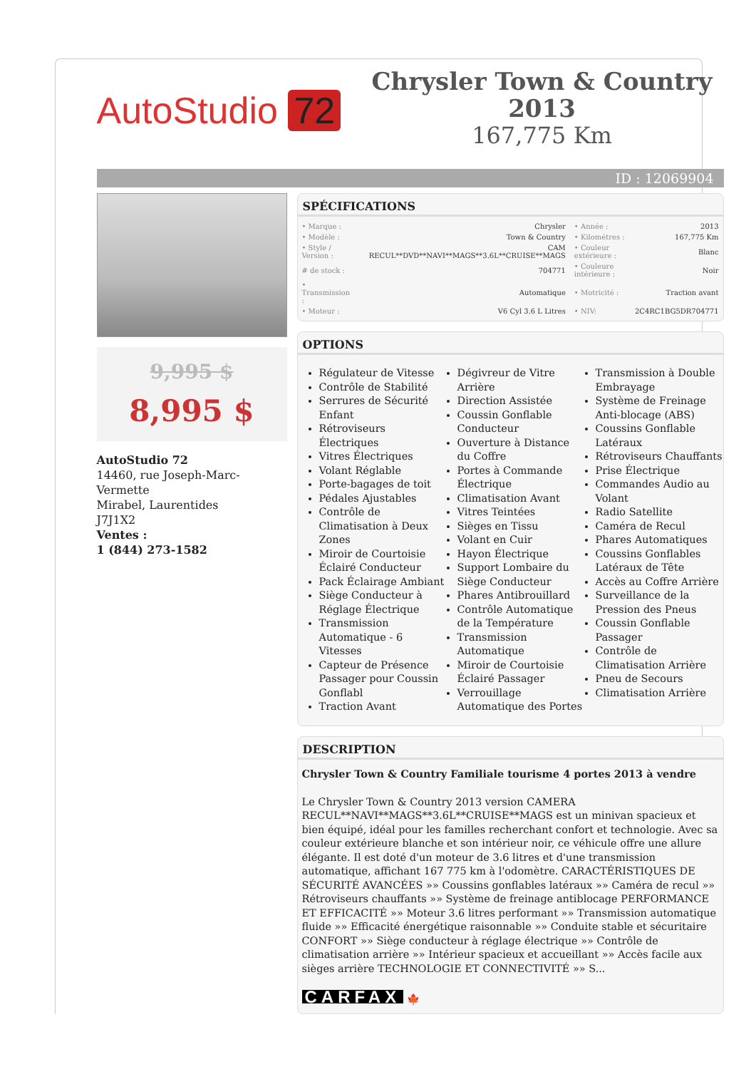AutoStudio 72
Chrysler Town & Country 2013
167,775 Km
ID : 12069904
9,995 $
8,995 $
AutoStudio 72
14460, rue Joseph-Marc-Vermette
Mirabel, Laurentides
J7J1X2
Ventes :
1 (844) 273-1582
SPÉCIFICATIONS
| • Marque : | Chrysler | • Année : | 2013 |
| • Modèle : | Town & Country | • Kilométres : | 167,775 Km |
| • Style / Version : | CAM RECUL**DVD**NAVI**MAGS**3.6L**CRUISE**MAGS | • Couleur extérieure : | Blanc |
| # de stock : | 704771 | • Couleure intérieure : | Noir |
| • Transmission : | Automatique | • Motricité : | Traction avant |
| • Moteur : | V6 Cyl 3.6 L Litres | • NIV: | 2C4RC1BG5DR704771 |
OPTIONS
Régulateur de Vitesse
Contrôle de Stabilité
Serrures de Sécurité Enfant
Rétroviseurs Électriques
Vitres Électriques
Volant Réglable
Porte-bagages de toit
Pédales Ajustables
Contrôle de Climatisation à Deux Zones
Miroir de Courtoisie Éclairé Conducteur
Pack Éclairage Ambiant
Siège Conducteur à Réglage Électrique
Transmission Automatique - 6 Vitesses
Capteur de Présence Passager pour Coussin Gonflabl
Traction Avant
Dégivreur de Vitre Arrière
Direction Assistée
Coussin Gonflable Conducteur
Ouverture à Distance du Coffre
Portes à Commande Électrique
Climatisation Avant
Vitres Teintées
Sièges en Tissu
Volant en Cuir
Hayon Électrique
Support Lombaire du Siège Conducteur
Phares Antibrouillard
Contrôle Automatique de la Température
Transmission Automatique
Miroir de Courtoisie Éclairé Passager
Verrouillage Automatique des Portes
Transmission à Double Embrayage
Système de Freinage Anti-blocage (ABS)
Coussins Gonflable Latéraux
Rétroviseurs Chauffants
Prise Électrique
Commandes Audio au Volant
Radio Satellite
Caméra de Recul
Phares Automatiques
Coussins Gonflables Latéraux de Tête
Accès au Coffre Arrière
Surveillance de la Pression des Pneus
Coussin Gonflable Passager
Contrôle de Climatisation Arrière
Pneu de Secours
Climatisation Arrière
DESCRIPTION
Chrysler Town & Country Familiale tourisme 4 portes 2013 à vendre
Le Chrysler Town & Country 2013 version CAMERA RECUL**NAVI**MAGS**3.6L**CRUISE**MAGS est un minivan spacieux et bien équipé, idéal pour les familles recherchant confort et technologie. Avec sa couleur extérieure blanche et son intérieur noir, ce véhicule offre une allure élégante. Il est doté d'un moteur de 3.6 litres et d'une transmission automatique, affichant 167 775 km à l'odomètre. CARACTÉRISTIQUES DE SÉCURITÉ AVANCÉES »» Coussins gonflables latéraux »» Caméra de recul »» Rétroviseurs chauffants »» Système de freinage antiblocage PERFORMANCE ET EFFICACITÉ »» Moteur 3.6 litres performant »» Transmission automatique fluide »» Efficacité énergétique raisonnable »» Conduite stable et sécuritaire CONFORT »» Siège conducteur à réglage électrique »» Contrôle de climatisation arrière »» Intérieur spacieux et accueillant »» Accès facile aux sièges arrière TECHNOLOGIE ET CONNECTIVITÉ »» S...
CARFAX 🍁